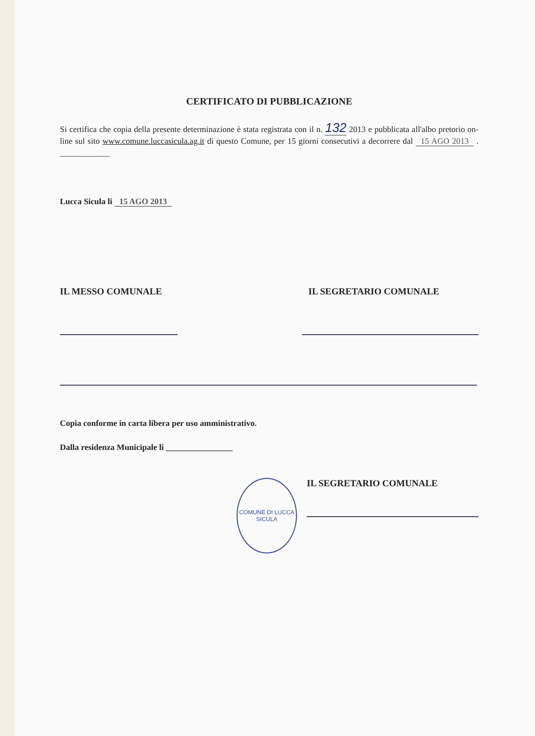CERTIFICATO DI PUBBLICAZIONE
Si certifica che copia della presente determinazione è stata registrata con il n. 132 2013 e pubblicata all'albo pretorio on-line sul sito www.comune.luccasicula.ag.it di questo Comune, per 15 giorni consecutivi a decorrere dal 15 AGO 2013 . ____________
Lucca Sicula li 15 AGO 2013
IL MESSO COMUNALE IL SEGRETARIO COMUNALE
Copia conforme in carta libera per uso amministrativo.
Dalla residenza Municipale li ________________
COMUNE DI LUCCA SICULA
IL SEGRETARIO COMUNALE